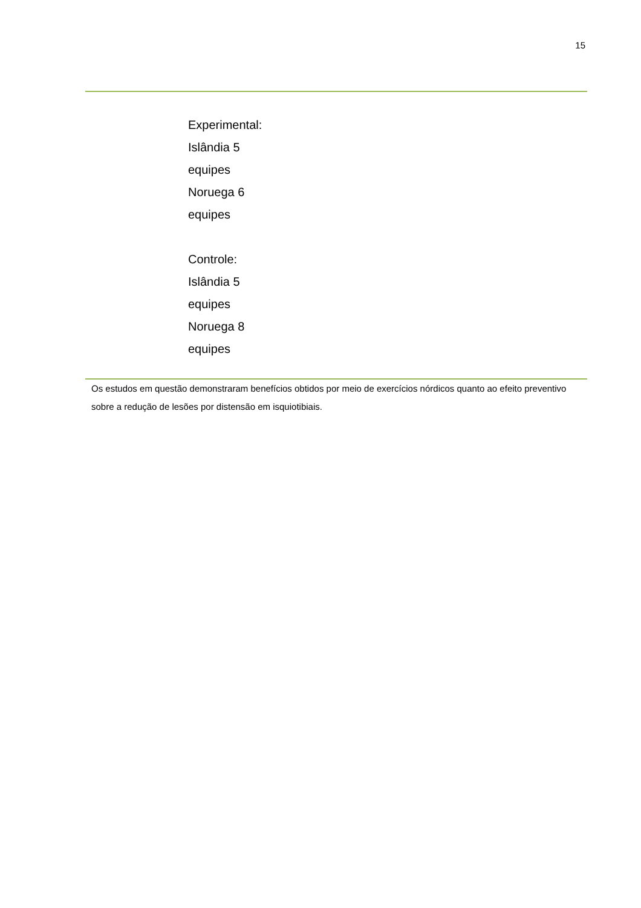15
| Experimental: Islândia 5 equipes Noruega 6 equipes Controle: Islândia 5 equipes Noruega 8 equipes |
Os estudos em questão demonstraram benefícios obtidos por meio de exercícios nórdicos quanto ao efeito preventivo sobre a redução de lesões por distensão em isquiotibiais.